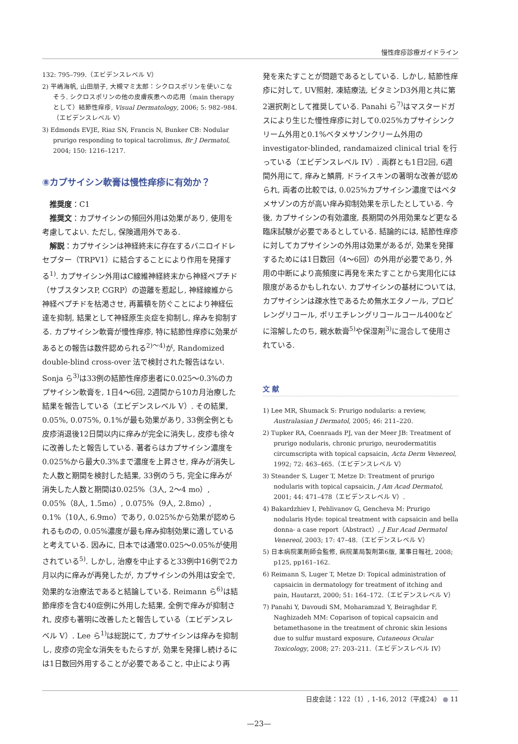慢性痒疹診療ガイドライン
132: 795–799.（エビデンスレベル V）
2) 平嶋海帆, 山田朋子, 大槻マミ太郎：シクロスポリンを使いこなそう. シクロスポリンの他の皮膚疾患への応用（main therapy として）結節性痒疹, Visual Dermatology, 2006; 5: 982–984.（エビデンスレベル V）
3) Edmonds EVJE, Riaz SN, Francis N, Bunker CB: Nodular prurigo responding to topical tacrolimus, Br J Dermatol, 2004; 150: 1216–1217.
⑧カプサイシン軟膏は慢性痒疹に有効か？
推奨度：C1
推奨文：カプサイシンの頻回外用は効果があり, 使用を考慮してよい. ただし, 保険適用外である.
解説：カプサイシンは神経終末に存在するバニロイドレセプター（TRPV1）に結合することにより作用を発揮する<sup>1)</sup>. カプサイシン外用はC線維神経終末から神経ペプチド（サブスタンスP, CGRP）の遊離を惹起し, 神経線維から神経ペプチドを枯渇させ, 再蓄積を防ぐことにより神経伝達を抑制, 結果として神経原生炎症を抑制し, 痒みを抑制する. カプサイシン軟膏が慢性痒疹, 特に結節性痒疹に効果があるとの報告は数件認められる<sup>2)～4)</sup>が, Randomized double-blind cross-over 法で検討された報告はない. Sonja ら<sup>3)</sup>は33例の結節性痒疹患者に0.025～0.3%のカプサイシン軟膏を, 1日4～6回, 2週間から10カ月治療した結果を報告している（エビデンスレベル V）. その結果, 0.05%, 0.075%, 0.1%が最も効果があり, 33例全例とも皮疹消退後12日間以内に痒みが完全に消失し, 皮疹も徐々に改善したと報告している. 著者らはカプサイシン濃度を0.025%から最大0.3%まで濃度を上昇させ, 痒みが消失した人数と期間を検討した結果, 33例のうち, 完全に痒みが消失した人数と期間は0.025%（3人, 2～4 mo）, 0.05%（8人, 1.5mo）, 0.075%（9人, 2.8mo）, 0.1%（10人, 6.9mo）であり, 0.025%から効果が認められるものの, 0.05%濃度が最も痒み抑制効果に適していると考えている. 因みに, 日本では通常0.025～0.05%が使用されている<sup>5)</sup>. しかし, 治療を中止すると33例中16例で2カ月以内に痒みが再発したが, カプサイシンの外用は安全で, 効果的な治療法であると結論している. Reimann ら<sup>6)</sup>は結節痒疹を含む40症例に外用した結果, 全例で痒みが抑制され, 皮疹も著明に改善したと報告している（エビデンスレベル V）. Lee ら<sup>1)</sup>は総説にて, カプサイシンは痒みを抑制し, 皮疹の完全な消失をもたらすが, 効果を発揮し続けるには1日数回外用することが必要であること, 中止により再
発を来たすことが問題であるとしている. しかし, 結節性痒疹に対して, UV照射, 凍結療法, ビタミンD3外用と共に第2選択剤として推奨している. Panahi ら<sup>7)</sup>はマスタードガスにより生じた慢性痒疹に対して0.025%カプサイシンクリーム外用と0.1%ベタメサゾンクリーム外用の investigator-blinded, randamaized clinical trial を行っている（エビデンスレベル IV）. 両群とも1日2回, 6週間外用にて, 痒みと鱗屑, ドライスキンの著明な改善が認められ, 両者の比較では, 0.025%カプサイシン濃度ではベタメサゾンの方が高い痒み抑制効果を示したとしている. 今後, カプサイシンの有効濃度, 長期間の外用効果など更なる臨床試験が必要であるとしている. 結論的には, 結節性痒疹に対してカプサイシンの外用は効果があるが, 効果を発揮するためには1日数回（4～6回）の外用が必要であり, 外用の中断により高頻度に再発を来たすことから実用化には限度があるかもしれない. カプサイシンの基材については, カプサイシンは疎水性であるため無水エタノール, プロピレングリコール, ポリエチレングリコールコール400などに溶解したのち, 親水軟膏<sup>5)</sup>や保湿剤<sup>3)</sup>に混合して使用されている.
文 献
1) Lee MR, Shumack S: Prurigo nodularis: a review, Australasian J Dermatol, 2005; 46: 211–220.
2) Tupker RA, Coenraads PJ, van der Meer JB: Treatment of prurigo nodularis, chronic prurigo, neurodermatitis circumscripta with topical capsaicin, Acta Derm Venereol, 1992; 72: 463–465.（エビデンスレベル V）
3) Steander S, Luger T, Metze D: Treatment of prurigo nodularis with topical capsaicin, J Am Acad Dermatol, 2001; 44: 471–478（エビデンスレベル V）.
4) Bakardzhiev I, Pehlivanov G, Gencheva M: Prurigo nodularis Hyde: topical treatment with capsaicin and bella donna- a case report（Abstract）, J Eur Acad Dermatol Venereol, 2003; 17: 47–48.（エビデンスレベル V）
5) 日本病院薬剤師会監修, 病院薬局製剤第6版, 薬事日報社, 2008; p125, pp161–162.
6) Reimann S, Luger T, Metze D: Topical administration of capsaicin in dermatology for treatment of itching and pain, Hautarzt, 2000; 51: 164–172.（エビデンスレベル V）
7) Panahi Y, Davoudi SM, Moharamzad Y, Beiraghdar F, Naghizadeh MM: Coparison of topical capsaicin and betamethasone in the treatment of chronic skin lesions due to sulfur mustard exposure, Cutaneous Ocular Toxicology, 2008; 27: 203–211.（エビデンスレベル IV）
日皮会誌：122（1）, 1-16, 2012（平成24） ● 11
—23—